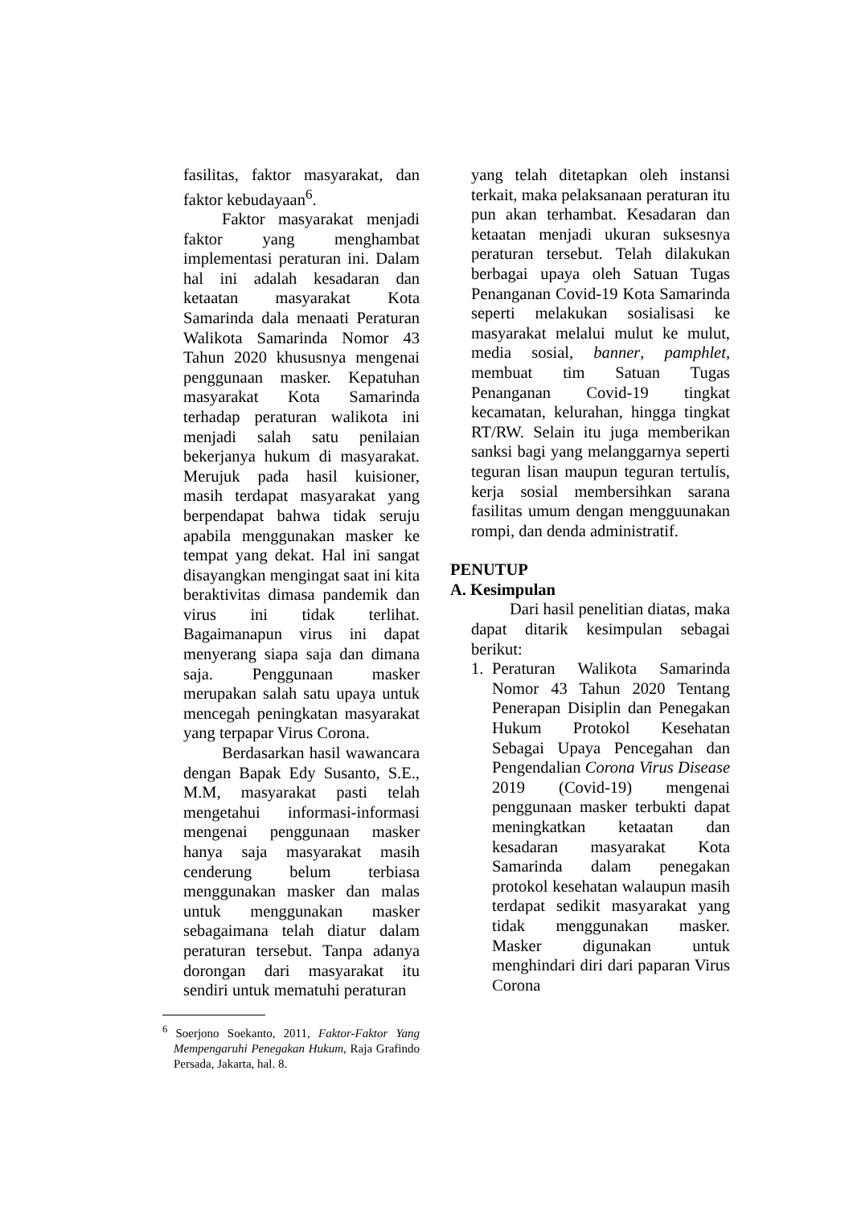fasilitas, faktor masyarakat, dan faktor kebudayaan<sup>6</sup>.
Faktor masyarakat menjadi faktor yang menghambat implementasi peraturan ini. Dalam hal ini adalah kesadaran dan ketaatan masyarakat Kota Samarinda dala menaati Peraturan Walikota Samarinda Nomor 43 Tahun 2020 khususnya mengenai penggunaan masker. Kepatuhan masyarakat Kota Samarinda terhadap peraturan walikota ini menjadi salah satu penilaian bekerjanya hukum di masyarakat. Merujuk pada hasil kuisioner, masih terdapat masyarakat yang berpendapat bahwa tidak seruju apabila menggunakan masker ke tempat yang dekat. Hal ini sangat disayangkan mengingat saat ini kita beraktivitas dimasa pandemik dan virus ini tidak terlihat. Bagaimanapun virus ini dapat menyerang siapa saja dan dimana saja. Penggunaan masker merupakan salah satu upaya untuk mencegah peningkatan masyarakat yang terpapar Virus Corona.
Berdasarkan hasil wawancara dengan Bapak Edy Susanto, S.E., M.M, masyarakat pasti telah mengetahui informasi-informasi mengenai penggunaan masker hanya saja masyarakat masih cenderung belum terbiasa menggunakan masker dan malas untuk menggunakan masker sebagaimana telah diatur dalam peraturan tersebut. Tanpa adanya dorongan dari masyarakat itu sendiri untuk mematuhi peraturan
<sup>6</sup> Soerjono Soekanto, 2011, Faktor-Faktor Yang Mempengaruhi Penegakan Hukum, Raja Grafindo Persada, Jakarta, hal. 8.
yang telah ditetapkan oleh instansi terkait, maka pelaksanaan peraturan itu pun akan terhambat. Kesadaran dan ketaatan menjadi ukuran suksesnya peraturan tersebut. Telah dilakukan berbagai upaya oleh Satuan Tugas Penanganan Covid-19 Kota Samarinda seperti melakukan sosialisasi ke masyarakat melalui mulut ke mulut, media sosial, banner, pamphlet, membuat tim Satuan Tugas Penanganan Covid-19 tingkat kecamatan, kelurahan, hingga tingkat RT/RW. Selain itu juga memberikan sanksi bagi yang melanggarnya seperti teguran lisan maupun teguran tertulis, kerja sosial membersihkan sarana fasilitas umum dengan mengguunakan rompi, dan denda administratif.
PENUTUP
A. Kesimpulan
Dari hasil penelitian diatas, maka dapat ditarik kesimpulan sebagai berikut:
1. Peraturan Walikota Samarinda Nomor 43 Tahun 2020 Tentang Penerapan Disiplin dan Penegakan Hukum Protokol Kesehatan Sebagai Upaya Pencegahan dan Pengendalian Corona Virus Disease 2019 (Covid-19) mengenai penggunaan masker terbukti dapat meningkatkan ketaatan dan kesadaran masyarakat Kota Samarinda dalam penegakan protokol kesehatan walaupun masih terdapat sedikit masyarakat yang tidak menggunakan masker. Masker digunakan untuk menghindari diri dari paparan Virus Corona